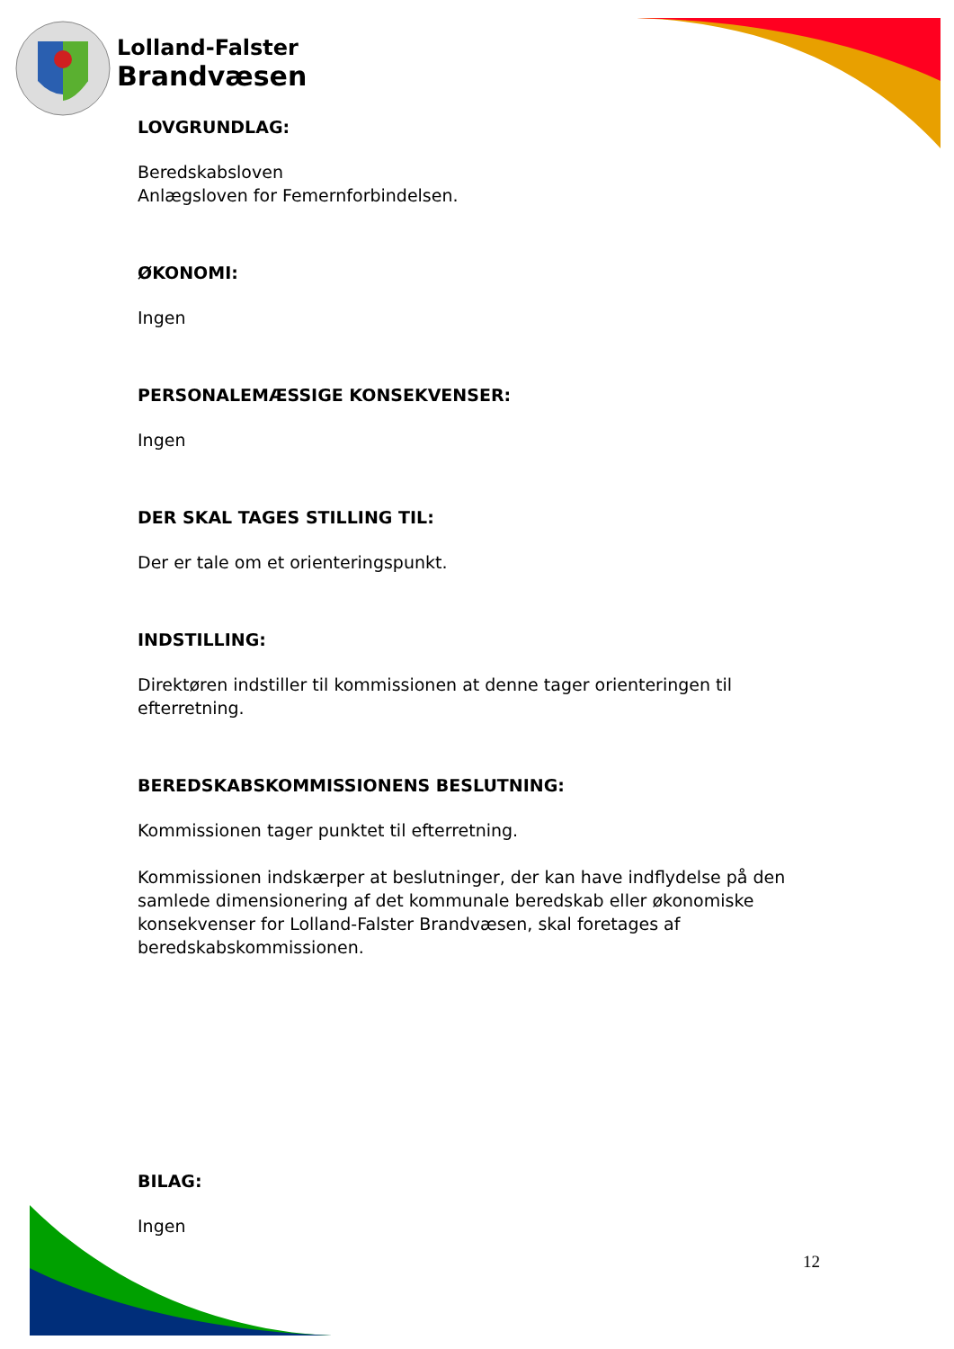Lolland-Falster
Brandvæsen
LOVGRUNDLAG:
Beredskabsloven
Anlægsloven for Femernforbindelsen.
ØKONOMI:
Ingen
PERSONALEMÆSSIGE KONSEKVENSER:
Ingen
DER SKAL TAGES STILLING TIL:
Der er tale om et orienteringspunkt.
INDSTILLING:
Direktøren indstiller til kommissionen at denne tager orienteringen til efterretning.
BEREDSKABSKOMMISSIONENS BESLUTNING:
Kommissionen tager punktet til efterretning.
Kommissionen indskærper at beslutninger, der kan have indflydelse på den samlede dimensionering af det kommunale beredskab eller økonomiske konsekvenser for Lolland-Falster Brandvæsen, skal foretages af beredskabskommissionen.
BILAG:
Ingen
12